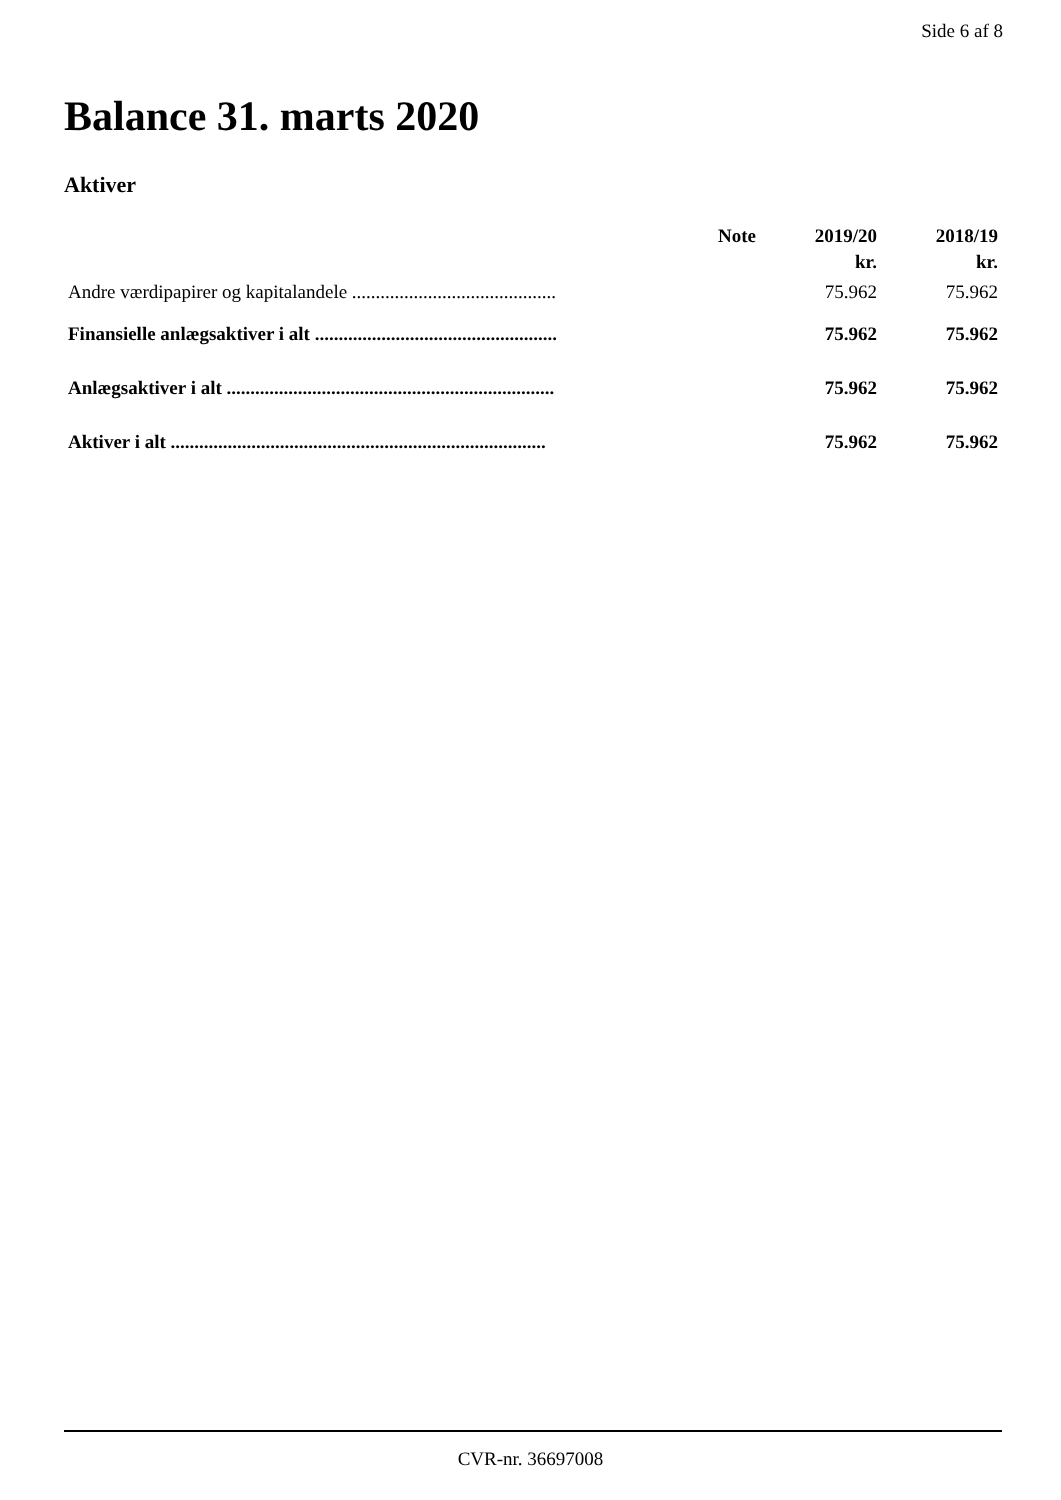Side 6 af 8
Balance 31. marts 2020
Aktiver
| | Note | 2019/20 | 2018/19 |
| --- | --- | --- | --- |
| | | kr. | kr. |
| Andre værdipapirer og kapitalandele ........................................... | | 75.962 | 75.962 |
| Finansielle anlægsaktiver i alt ................................................... | | 75.962 | 75.962 |
| Anlægsaktiver i alt ..................................................................... | | 75.962 | 75.962 |
| Aktiver i alt ............................................................................... | | 75.962 | 75.962 |
CVR-nr. 36697008